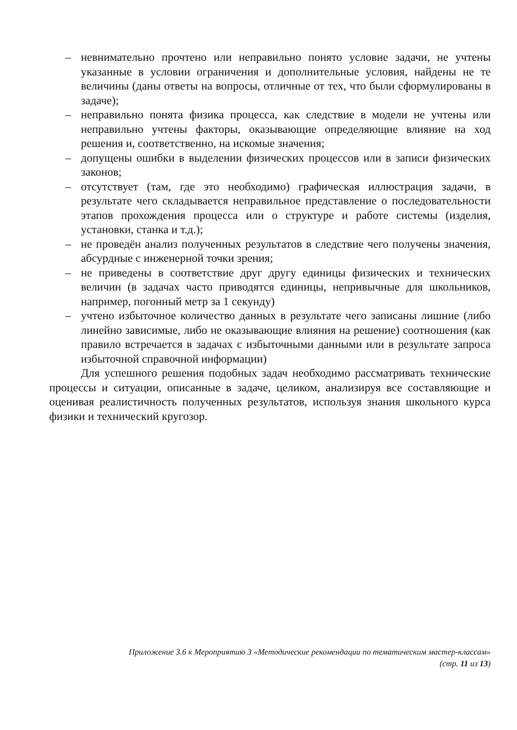– невнимательно прочтено или неправильно понято условие задачи, не учтены указанные в условии ограничения и дополнительные условия, найдены не те величины (даны ответы на вопросы, отличные от тех, что были сформулированы в задаче);
– неправильно понята физика процесса, как следствие в модели не учтены или неправильно учтены факторы, оказывающие определяющие влияние на ход решения и, соответственно, на искомые значения;
– допущены ошибки в выделении физических процессов или в записи физических законов;
– отсутствует (там, где это необходимо) графическая иллюстрация задачи, в результате чего складывается неправильное представление о последовательности этапов прохождения процесса или о структуре и работе системы (изделия, установки, станка и т.д.);
– не проведён анализ полученных результатов в следствие чего получены значения, абсурдные с инженерной точки зрения;
– не приведены в соответствие друг другу единицы физических и технических величин (в задачах часто приводятся единицы, непривычные для школьников, например, погонный метр за 1 секунду)
– учтено избыточное количество данных в результате чего записаны лишние (либо линейно зависимые, либо не оказывающие влияния на решение) соотношения (как правило встречается в задачах с избыточными данными или в результате запроса избыточной справочной информации)
Для успешного решения подобных задач необходимо рассматривать технические процессы и ситуации, описанные в задаче, целиком, анализируя все составляющие и оценивая реалистичность полученных результатов, используя знания школьного курса физики и технический кругозор.
Приложение 3.6 к Мероприятию 3 «Методические рекомендации по тематическим мастер-классам»
(стр. 11 из 13)